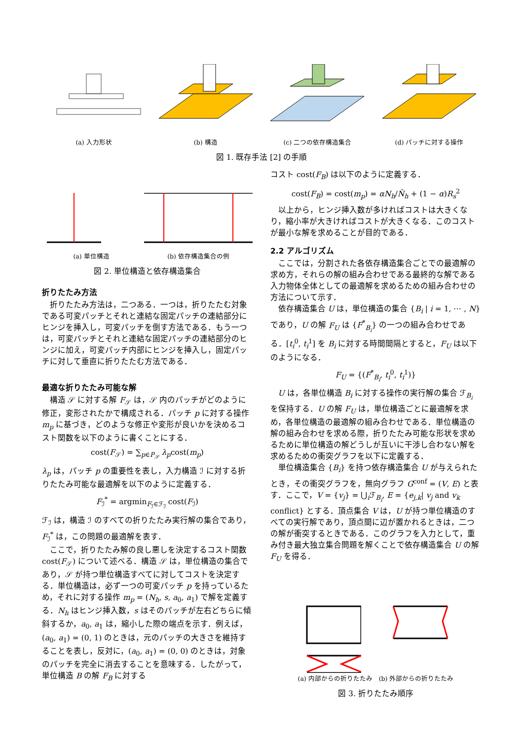(a) 入力形状 (b) 構造 (c) 二つの依存構造集合 (d) パッチに対する操作
図 1. 既存手法 [2] の手順
(a) 単位構造 (b) 依存構造集合の例
図 2. 単位構造と依存構造集合
折りたたみ方法
折りたたみ方法は，二つある．一つは，折りたたむ対象である可変パッチとそれと連結な固定パッチの連結部分にヒンジを挿入し，可変パッチを倒す方法である．もう一つは，可変パッチとそれと連結な固定パッチの連結部分のヒンジに加え，可変パッチ内部にヒンジを挿入し，固定パッチに対して垂直に折りたたむ方法である．
最適な折りたたみ可能な解
構造 𝒮 に対する解 F<sub>𝒮</sub> は，𝒮 内のパッチがどのように修正，変形されたかで構成される．パッチ p に対する操作 m<sub>p</sub> に基づき，どのような修正や変形が良いかを決めるコスト関数を以下のように書くことにする．
cost(F<sub>𝒮</sub>) = ∑<sub>p∈P<sub>𝒮</sub></sub> λ<sub>p</sub>cost(m<sub>p</sub>)
λ<sub>p</sub> は，パッチ p の重要性を表し，入力構造 ℐ に対する折りたたみ可能な最適解を以下のように定義する．
F<sub>ℐ</sub><sup>*</sup> = argmin<sub>F<sub>ℐ</sub>∈ℱ<sub>ℐ</sub></sub> cost(F<sub>ℐ</sub>)
ℱ<sub>ℐ</sub> は，構造 ℐ のすべての折りたたみ実行解の集合であり，F<sub>ℐ</sub><sup>*</sup> は，この問題の最適解を表す．
ここで，折りたたみ解の良し悪しを決定するコスト関数 cost(F<sub>𝒮</sub>) について述べる．構造 𝒮 は，単位構造の集合であり，𝒮 が持つ単位構造すべてに対してコストを決定する．単位構造は，必ず一つの可変パッチ p を持っているため，それに対する操作 m<sub>p</sub> = (N<sub>h</sub>, s, a<sub>0</sub>, a<sub>1</sub>) で解を定義する．N<sub>h</sub> はヒンジ挿入数，s はそのパッチが左右どちらに傾斜するか，a<sub>0</sub>, a<sub>1</sub> は，縮小した際の端点を示す．例えば，(a<sub>0</sub>, a<sub>1</sub>) = (0, 1) のときは，元のパッチの大きさを維持することを表し，反対に，(a<sub>0</sub>, a<sub>1</sub>) = (0, 0) のときは，対象のパッチを完全に消去することを意味する．したがって，単位構造 B の解 F<sub>B</sub> に対する
コスト cost(F<sub>B</sub>) は以下のように定義する．
cost(F<sub>B</sub>) = cost(m<sub>p</sub>) = αN<sub>h</sub>/N̂<sub>h</sub> + (1 − α)R<sub>s</sub><sup>2</sup>
以上から，ヒンジ挿入数が多ければコストは大きくなり，縮小率が大きければコストが大きくなる．このコストが最小な解を求めることが目的である．
2.2 アルゴリズム
ここでは，分割された各依存構造集合ごとでの最適解の求め方，それらの解の組み合わせである最終的な解である入力物体全体としての最適解を求めるための組み合わせの方法について示す．
依存構造集合 U は，単位構造の集合 {B<sub>i</sub> | i = 1, ⋯ , N} であり，U の解 F<sub>U</sub> は {F<sup>*</sup><sub>B<sub>i</sub></sub>} の一つの組み合わせである．[t<sub>i</sub><sup>0</sup>, t<sub>i</sub><sup>1</sup>] を B<sub>i</sub> に対する時間間隔とすると，F<sub>U</sub> は以下のようになる．
F<sub>U</sub> = {(F<sup>*</sup><sub>B<sub>i</sub></sub>, t<sub>i</sub><sup>0</sup>, t<sub>i</sub><sup>1</sup>)}
U は，各単位構造 B<sub>i</sub> に対する操作の実行解の集合 ℱ<sub>B<sub>i</sub></sub> を保持する．U の解 F<sub>U</sub> は，単位構造ごとに最適解を求め，各単位構造の最適解の組み合わせである．単位構造の解の組み合わせを求める際，折りたたみ可能な形状を求めるために単位構造の解どうしが互いに干渉し合わない解を求めるための衝突グラフを以下に定義する．
単位構造集合 {B<sub>i</sub>} を持つ依存構造集合 U が与えられたとき，その衝突グラフを，無向グラフ G<sup>conf</sup> = (V, E) と表す．ここで，V = {v<sub>j</sub>} = ⋃<sub>i</sub>ℱ<sub>B<sub>i</sub></sub>, E = {e<sub>j,k</sub>| v<sub>j</sub> and v<sub>k</sub> conflict} とする．頂点集合 V は，U が持つ単位構造のすべての実行解であり，頂点間に辺が置かれるときは，二つの解が衝突するときである．このグラフを入力として，重み付き最大独立集合問題を解くことで依存構造集合 U の解 F<sub>U</sub> を得る．
(a) 内部からの折りたたみ　(b) 外部からの折りたたみ
図 3. 折りたたみ順序